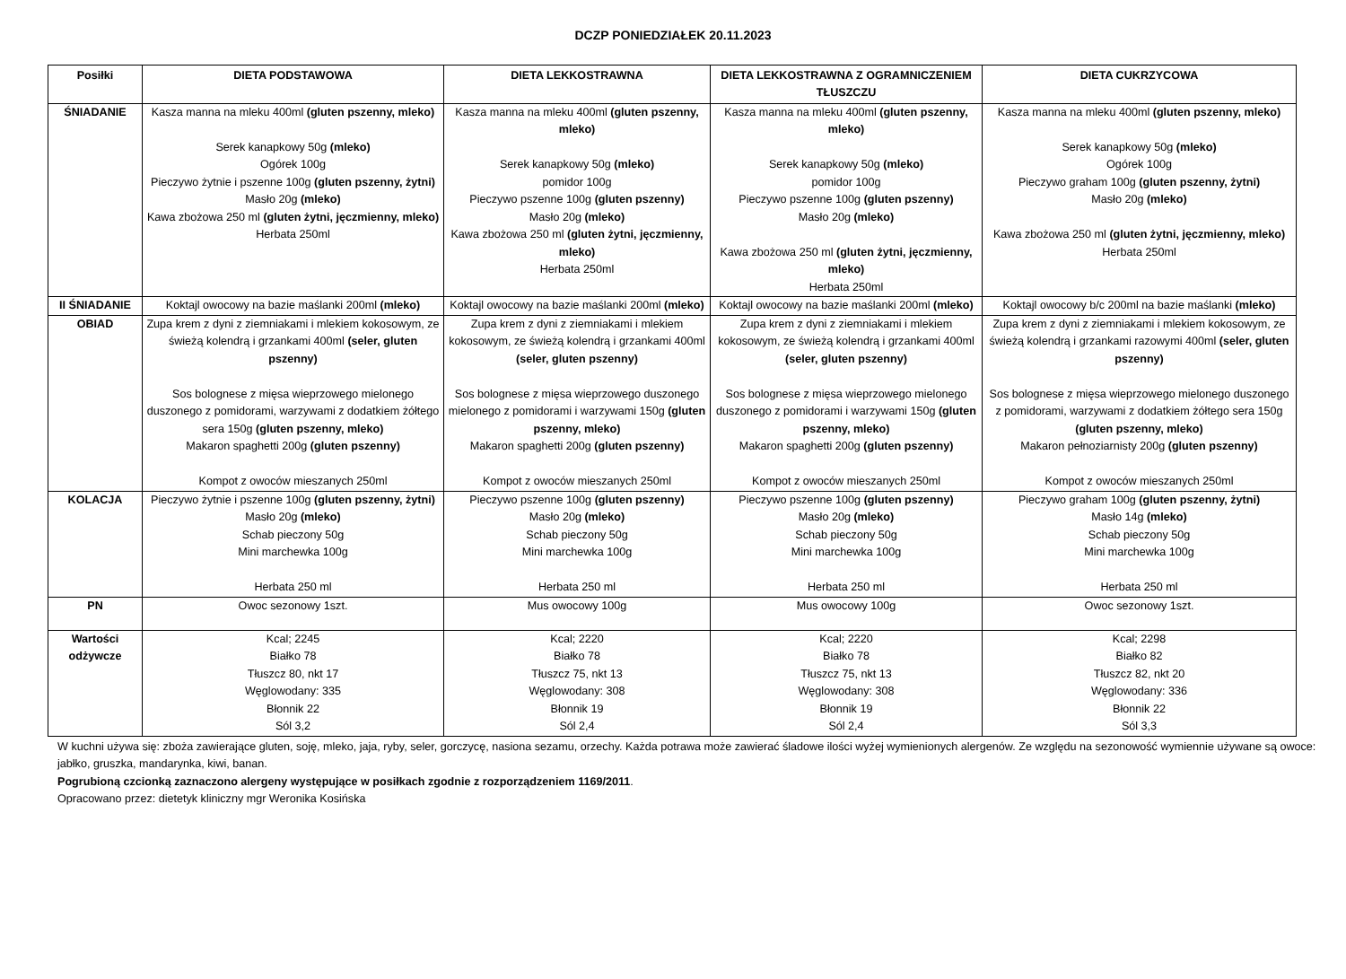DCZP PONIEDZIAŁEK 20.11.2023
| Posiłki | DIETA PODSTAWOWA | DIETA LEKKOSTRAWNA | DIETA LEKKOSTRAWNA Z OGRAMNICZENIEM TŁUSZCZU | DIETA CUKRZYCOWA |
| --- | --- | --- | --- | --- |
| ŚNIADANIE | Kasza manna na mleku 400ml (gluten pszenny, mleko) Serek kanapkowy 50g (mleko) Ogórek 100g Pieczywo żytnie i pszenne 100g (gluten pszenny, żytni) Masło 20g (mleko) Kawa zbożowa 250 ml (gluten żytni, jęczmienny, mleko) Herbata 250ml | Kasza manna na mleku 400ml (gluten pszenny, mleko) Serek kanapkowy 50g (mleko) pomidor 100g Pieczywo pszenne 100g (gluten pszenny) Masło 20g (mleko) Kawa zbożowa 250 ml (gluten żytni, jęczmienny, mleko) Herbata 250ml | Kasza manna na mleku 400ml (gluten pszenny, mleko) Serek kanapkowy 50g (mleko) pomidor 100g Pieczywo pszenne 100g (gluten pszenny) Masło 20g (mleko) Kawa zbożowa 250 ml (gluten żytni, jęczmienny, mleko) Herbata 250ml | Kasza manna na mleku 400ml (gluten pszenny, mleko) Serek kanapkowy 50g (mleko) Ogórek 100g Pieczywo graham 100g (gluten pszenny, żytni) Masło 20g (mleko) Kawa zbożowa 250 ml (gluten żytni, jęczmienny, mleko) Herbata 250ml |
| II ŚNIADANIE | Koktajl owocowy na bazie maślanki 200ml (mleko) | Koktajl owocowy na bazie maślanki 200ml (mleko) | Koktajl owocowy na bazie maślanki 200ml (mleko) | Koktajl owocowy b/c 200ml na bazie maślanki (mleko) |
| OBIAD | Zupa krem z dyni z ziemniakami i mlekiem kokosowym, ze świeżą kolendrą i grzankami 400ml (seler, gluten pszenny) Sos bolognese z mięsa wieprzowego mielonego duszonego z pomidorami, warzywami z dodatkiem żółtego sera 150g (gluten pszenny, mleko) Makaron spaghetti 200g (gluten pszenny) Kompot z owoców mieszanych 250ml | Zupa krem z dyni z ziemniakami i mlekiem kokosowym, ze świeżą kolendrą i grzankami 400ml (seler, gluten pszenny) Sos bolognese z mięsa wieprzowego duszonego mielonego z pomidorami i warzywami 150g (gluten pszenny, mleko) Makaron spaghetti 200g (gluten pszenny) Kompot z owoców mieszanych 250ml | Zupa krem z dyni z ziemniakami i mlekiem kokosowym, ze świeżą kolendrą i grzankami 400ml (seler, gluten pszenny) Sos bolognese z mięsa wieprzowego mielonego duszonego z pomidorami i warzywami 150g (gluten pszenny, mleko) Makaron spaghetti 200g (gluten pszenny) Kompot z owoców mieszanych 250ml | Zupa krem z dyni z ziemniakami i mlekiem kokosowym, ze świeżą kolendrą i grzankami razowymi 400ml (seler, gluten pszenny) Sos bolognese z mięsa wieprzowego mielonego duszonego z pomidorami, warzywami z dodatkiem żółtego sera 150g (gluten pszenny, mleko) Makaron pełnoziarnisty 200g (gluten pszenny) Kompot z owoców mieszanych 250ml |
| KOLACJA | Pieczywo żytnie i pszenne 100g (gluten pszenny, żytni) Masło 20g (mleko) Schab pieczony 50g Mini marchewka 100g Herbata 250 ml | Pieczywo pszenne 100g (gluten pszenny) Masło 20g (mleko) Schab pieczony 50g Mini marchewka 100g Herbata 250 ml | Pieczywo pszenne 100g (gluten pszenny) Masło 20g (mleko) Schab pieczony 50g Mini marchewka 100g Herbata 250 ml | Pieczywo graham 100g (gluten pszenny, żytni) Masło 14g (mleko) Schab pieczony 50g Mini marchewka 100g Herbata 250 ml |
| PN | Owoc sezonowy 1szt. | Mus owocowy 100g | Mus owocowy 100g | Owoc sezonowy 1szt. |
| Wartości odżywcze | Kcal; 2245 Białko 78 Tłuszcz 80, nkt 17 Węglowodany: 335 Błonnik 22 Sól 3,2 | Kcal; 2220 Białko 78 Tłuszcz 75, nkt 13 Węglowodany: 308 Błonnik 19 Sól 2,4 | Kcal; 2220 Białko 78 Tłuszcz 75, nkt 13 Węglowodany: 308 Błonnik 19 Sól 2,4 | Kcal; 2298 Białko 82 Tłuszcz 82, nkt 20 Węglowodany: 336 Błonnik 22 Sól 3,3 |
W kuchni używa się: zboża zawierające gluten, soję, mleko, jaja, ryby, seler, gorczycę, nasiona sezamu, orzechy. Każda potrawa może zawierać śladowe ilości wyżej wymienionych alergenów. Ze względu na sezonowość wymiennie używane są owoce: jabłko, gruszka, mandarynka, kiwi, banan.
Pogrubioną czcionką zaznaczono alergeny występujące w posiłkach zgodnie z rozporządzeniem 1169/2011.
Opracowano przez: dietetyk kliniczny mgr Weronika Kosińska